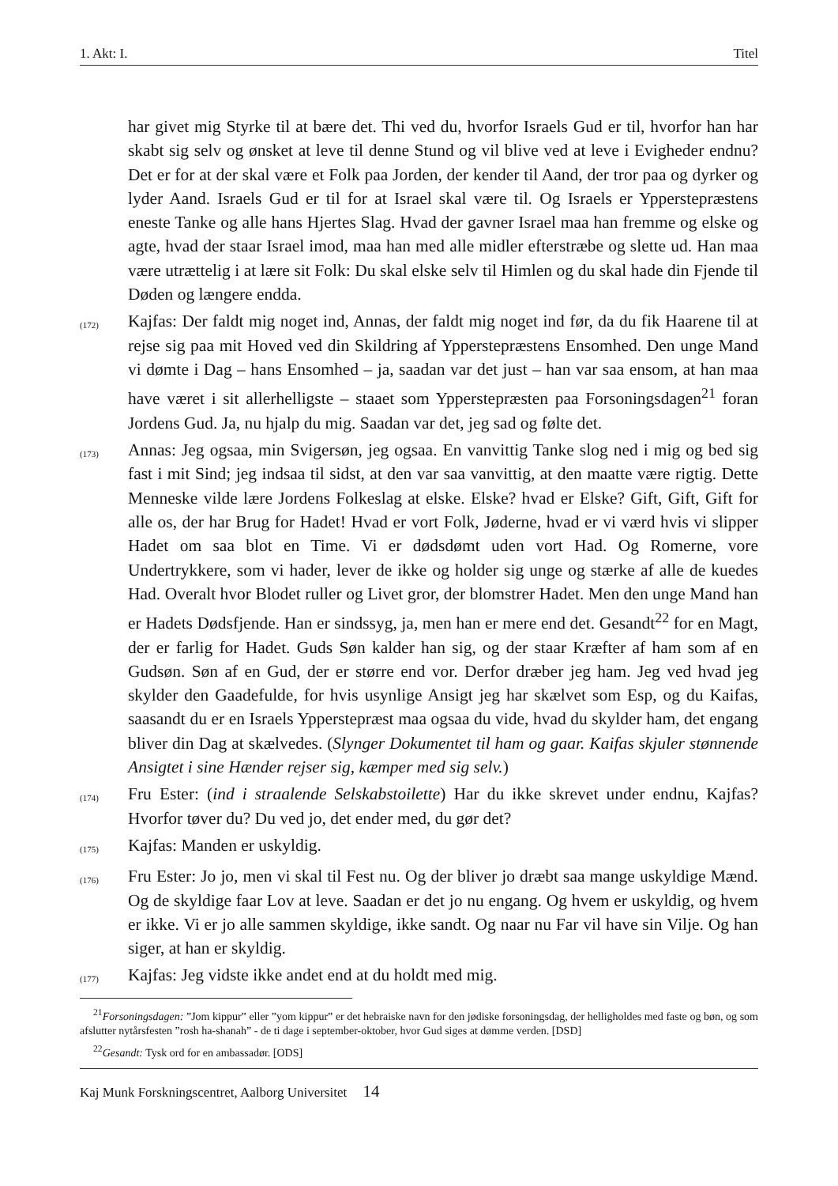1. Akt: I. Titel
har givet mig Styrke til at bære det. Thi ved du, hvorfor Israels Gud er til, hvorfor han har skabt sig selv og ønsket at leve til denne Stund og vil blive ved at leve i Evigheder endnu? Det er for at der skal være et Folk paa Jorden, der kender til Aand, der tror paa og dyrker og lyder Aand. Israels Gud er til for at Israel skal være til. Og Israels er Ypperstepræstens eneste Tanke og alle hans Hjertes Slag. Hvad der gavner Israel maa han fremme og elske og agte, hvad der staar Israel imod, maa han med alle midler efterstræbe og slette ud. Han maa være utrættelig i at lære sit Folk: Du skal elske selv til Himlen og du skal hade din Fjende til Døden og længere endda.
(172)
Kajfas: Der faldt mig noget ind, Annas, der faldt mig noget ind før, da du fik Haarene til at rejse sig paa mit Hoved ved din Skildring af Ypperstepræstens Ensomhed. Den unge Mand vi dømte i Dag – hans Ensomhed – ja, saadan var det just – han var saa ensom, at han maa have været i sit allerhelligste – staaet som Ypperstepræsten paa Forsoningsdagen<sup>21</sup> foran Jordens Gud. Ja, nu hjalp du mig. Saadan var det, jeg sad og følte det.
(173)
Annas: Jeg ogsaa, min Svigersøn, jeg ogsaa. En vanvittig Tanke slog ned i mig og bed sig fast i mit Sind; jeg indsaa til sidst, at den var saa vanvittig, at den maatte være rigtig. Dette Menneske vilde lære Jordens Folkeslag at elske. Elske? hvad er Elske? Gift, Gift, Gift for alle os, der har Brug for Hadet! Hvad er vort Folk, Jøderne, hvad er vi værd hvis vi slipper Hadet om saa blot en Time. Vi er dødsdømt uden vort Had. Og Romerne, vore Undertrykkere, som vi hader, lever de ikke og holder sig unge og stærke af alle de kuedes Had. Overalt hvor Blodet ruller og Livet gror, der blomstrer Hadet. Men den unge Mand han er Hadets Dødsfjende. Han er sindssyg, ja, men han er mere end det. Gesandt<sup>22</sup> for en Magt, der er farlig for Hadet. Guds Søn kalder han sig, og der staar Kræfter af ham som af en Gudsøn. Søn af en Gud, der er større end vor. Derfor dræber jeg ham. Jeg ved hvad jeg skylder den Gaadefulde, for hvis usynlige Ansigt jeg har skælvet som Esp, og du Kaifas, saasandt du er en Israels Ypperstepræst maa ogsaa du vide, hvad du skylder ham, det engang bliver din Dag at skælvedes. (Slynger Dokumentet til ham og gaar. Kaifas skjuler stønnende Ansigtet i sine Hænder rejser sig, kæmper med sig selv.)
(174)
Fru Ester: (ind i straalende Selskabstoilette) Har du ikke skrevet under endnu, Kajfas? Hvorfor tøver du? Du ved jo, det ender med, du gør det?
(175)
Kajfas: Manden er uskyldig.
(176)
Fru Ester: Jo jo, men vi skal til Fest nu. Og der bliver jo dræbt saa mange uskyldige Mænd. Og de skyldige faar Lov at leve. Saadan er det jo nu engang. Og hvem er uskyldig, og hvem er ikke. Vi er jo alle sammen skyldige, ikke sandt. Og naar nu Far vil have sin Vilje. Og han siger, at han er skyldig.
(177)
Kajfas: Jeg vidste ikke andet end at du holdt med mig.
<sup>21</sup> Forsoningsdagen: ”Jom kippur” eller ”yom kippur” er det hebraiske navn for den jødiske forsoningsdag, der helligholdes med faste og bøn, og som afslutter nytårsfesten ”rosh ha-shanah” - de ti dage i september-oktober, hvor Gud siges at dømme verden. [DSD]
<sup>22</sup> Gesandt: Tysk ord for en ambassadør. [ODS]
Kaj Munk Forskningscentret, Aalborg Universitet 14